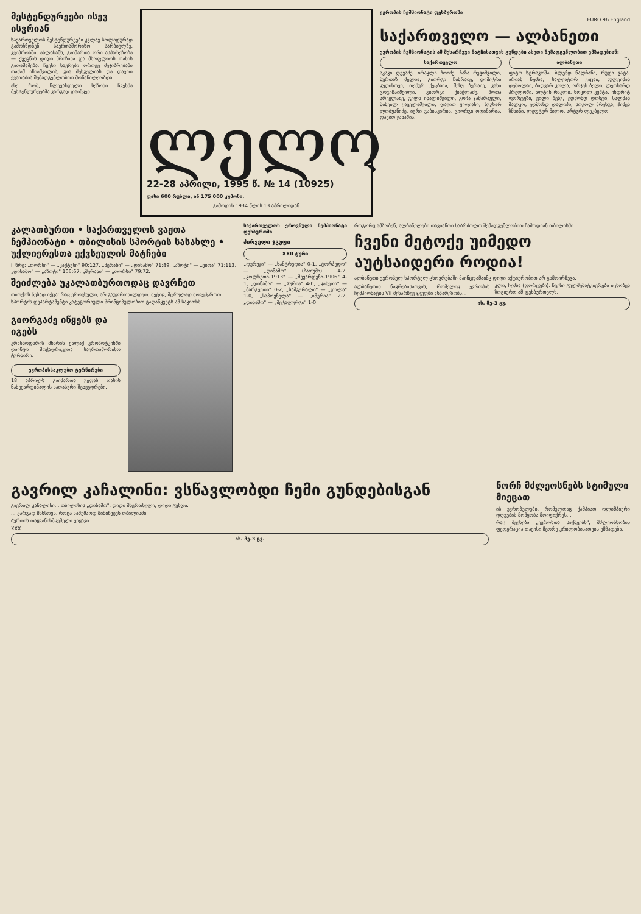მესტენდურეები ისევ ისვრიან
საქართველოს მესტენდურეები კვლავ სოლიდურად გამოჩნდნენ საერთაშორისო სარბიელზე. კვიპროსში, ახლახანს, გაიმართა ორი ასპარეზობა — ქვეყნის დიდი პრიზისა და მსოფლიოს თასის გათამაშება. ჩვენი ნაკრები ოროვე შეჯიბრებაში თამაშ იზიაშვილის, გია შენგელიას და დავით ქვათაძის შემადგენლობით მონაწილეობდა.
ასე რომ, წლევანდელი სეზონი ჩვენმა მესტენდურეებმა კარგად დაიწყეს.
ლელო
22-28 აპრილი, 1995 წ. № 14 (10925)
ფასი 600 რუბლი, ან 175 000 კუპონი.
გამოდის 1934 წლის 13 აპრილიდან
ევროპის ჩემპიონატი ფეხბურთში
EURO 96 England
საქართველო — ალბანეთი
ევროპის ჩემპიონატის ამ შესარჩევი მატჩისათვის გუნდები ასეთი შემადგენლობით ემზადებიან:
საქართველო
აკაკი დევაძე, ირაკლი ზოიძე, ზაზა რევიშვილი, მურთაზ შელია, გიორგი ჩიხრაძე, დიმიტრი კუდინოვი, თემურ ქეცბაია, შესუ ბერაძე, კახი გოგიჩაიშვილი, გიორგი ქინქლაძე, შოთა არველაძე, გელა ინალიშვილი, გოჩა ჯამარაული, მიხეილ ყაველაშვილი, დავით ყიფიანი, ნუგზარ ლობჟანიძე, იური გაბისკირია, გიორგი ოდიშარია, დავით ჯანაშია.
ალბანეთი
ფიტო სტრაკოშა, ბლენდ ნალბანი, რუდი ვატა, არიან ჩუშბა, სალვატორ კაცაი, სულეიმან დემოლაი, ბიდვარ კოლა, ორჯენ ბელი, ლეონარდ პრელოში, ალტინ რაკლი, სოკოლ კუშტა, ინდრიტ ფორტუზი, ვილი შეხუ, ედმონდ დოსტი, სალმან მალკო, ედმონდ დალიპი, სოკოლ პრენგა, ჰიმენ ზმაინი, ლეფტერ მილო, არტურ ლეკბელო.
კალათბურთი • საქართველოს ვაჟთა ჩემპიონატი • თბილისის სპორტის სასახლე • უქლიერესთა ექვსეულის მატჩები
II წრე: „თორსი" — „კაქტუსი" 90:127, „მერანი" — „დინამო" 71:89, „აზოტი" — „ვითა" 71:113, „დინამო" — „აზოტი" 106:67, „მერანი" — „თორსი" 79:72.
შეიძლება უკალათბურთოდაც დავრჩეთ
თითქოს წესად იქცა: რაც ეროვნული, არ გაუფრთხილდეთ, მეტიც, მტრულად მოვეპყროთ...
სპორტის დეპარტამენტი კატეგორიული პრინციპულობით გადაწყვეტს ამ საკითხს.
გიორგაძე იწყებს და იგებს
კრასნოდარის მხარის ქალაქ კროპოტკინში დაიწყო მოჭადრაკეთა საერთაშორისო ტურნირი.
ევროპისსაკლუბო ტურნირები
18 აპრილს გაიმართა უეფას თასის ნახევარფინალის სათასური შეხვედრები.
საქართველოს ეროვნული ჩემპიონატი ფეხბურთში
პირველი ჯგუფი
XXII ტური
„დურუჯი" — „სამტრედია" 0-1, „ტორპედო" — „დინამო" (ბათუმი) 4-2, „კოლხეთი-1913" — „შევარდენი-1906" 4-1, „დინამო" — „გურია" 4-0, „კახეთი" — „მარგვეთი" 0-2, „სამგურალი" — „დილა" 1-0, „საპოვნელა" — „იმერია" 2-2, „დინამო" — „მეტალურგი" 1-0.
როგორც ამბობენ, ალბანელები თავიანთი საბრძოლო შემადგენლობით ჩამოდიან თბილისში...
ჩვენი მეტოქე უიმედო აუტსაიდერი როდია!
ალბანეთი ევროპულ სპორტულ ცხოვრებაში მაინცდამაინც დიდი აქტიურობით არ გამოირჩევა.
ალბანეთის ნაკრებისათვის, რომელიც ევროპის ჩემპიონატის VII შესარჩევ ჯგუფში ასპარეზობს...
კლი, ჩუშბა (ფორტუზი). ჩვენი გულშემატკივრები იცნობენ ზოგიერთ ამ ფეხბურთელს.
იხ. მე-3 გვ.
გავრილ კაჩალინი: ვსწავლობდი ჩემი გუნდებისგან
გავრილ კაჩალინი... თბილისის „დინამო". დიდი მწვრთნელი, დიდი გუნდი.
... კარგად მახსოვს, როცა სამუშაოდ მიმიწვევს თბილისში.
ბურთის თაყვანისმცემელი ვიყავი.
XXX
იხ. მე-3 გვ.
ნორჩ მძლეოსნებს სტიმული მიეცათ
ის ევროპელები, რომელთაც ქამპიათ ოლიმპიური დღეების მოწყობა მოიფიქრეს...
რაც შეეხება „ევროსთა საქმეებს", მძლეოსნობის ფედერაცია თავისი მეორე კრილობისათვის ემზადება.